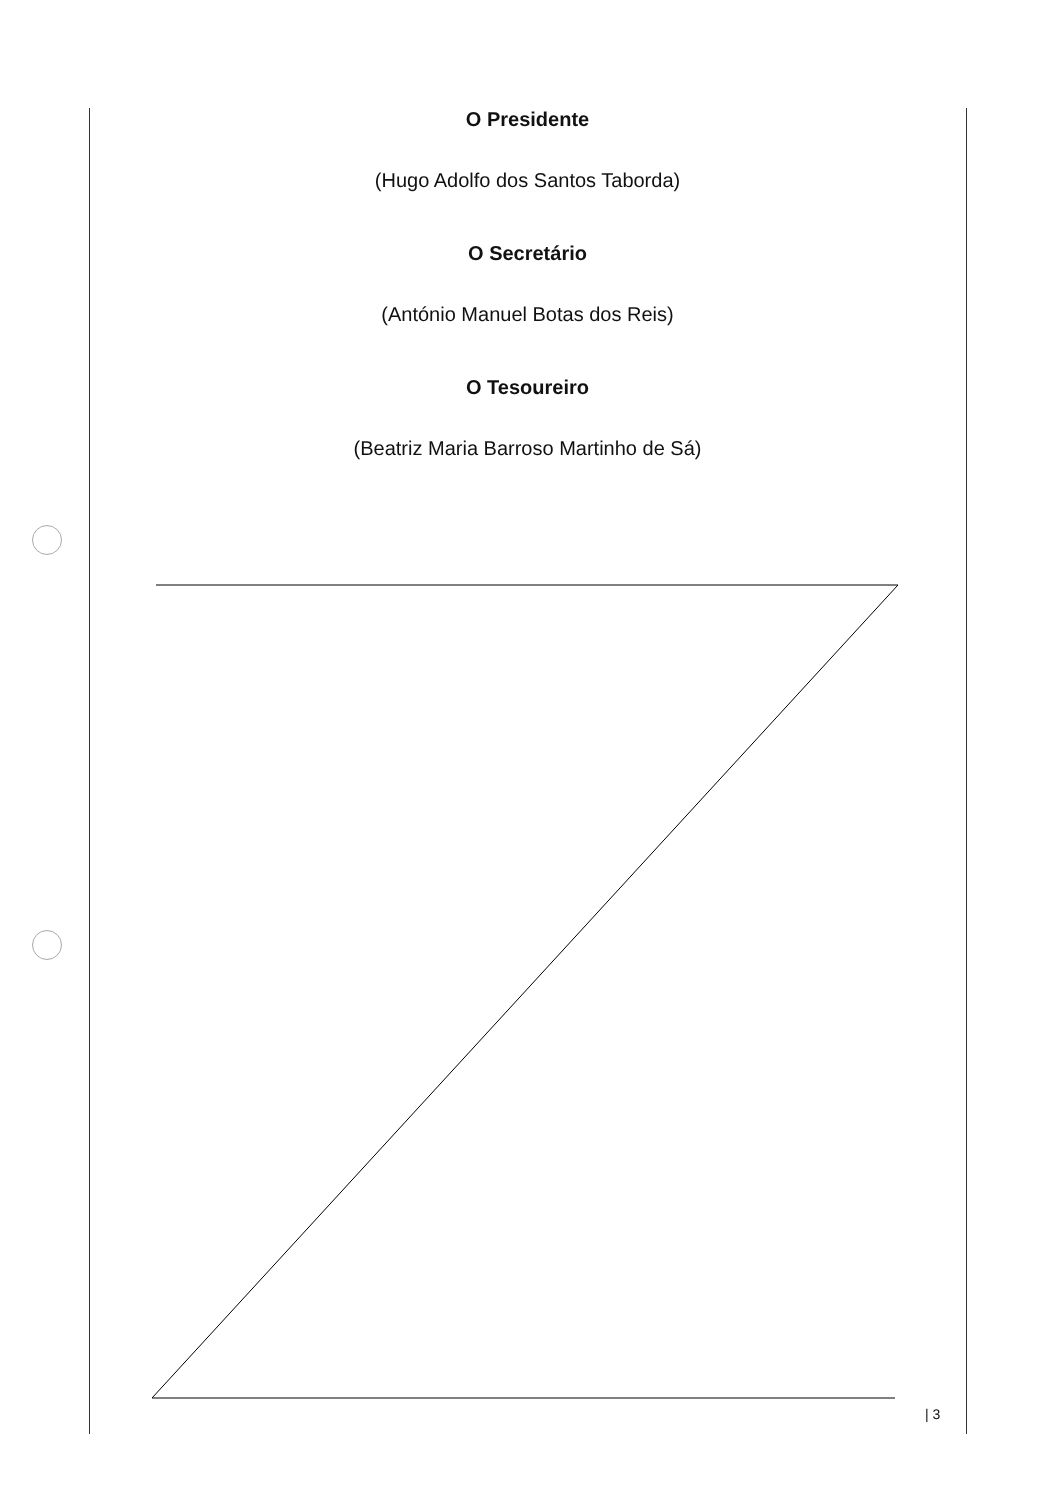O Presidente
(Hugo Adolfo dos Santos Taborda)
O Secretário
(António Manuel Botas dos Reis)
O Tesoureiro
(Beatriz Maria Barroso Martinho de Sá)
| 3